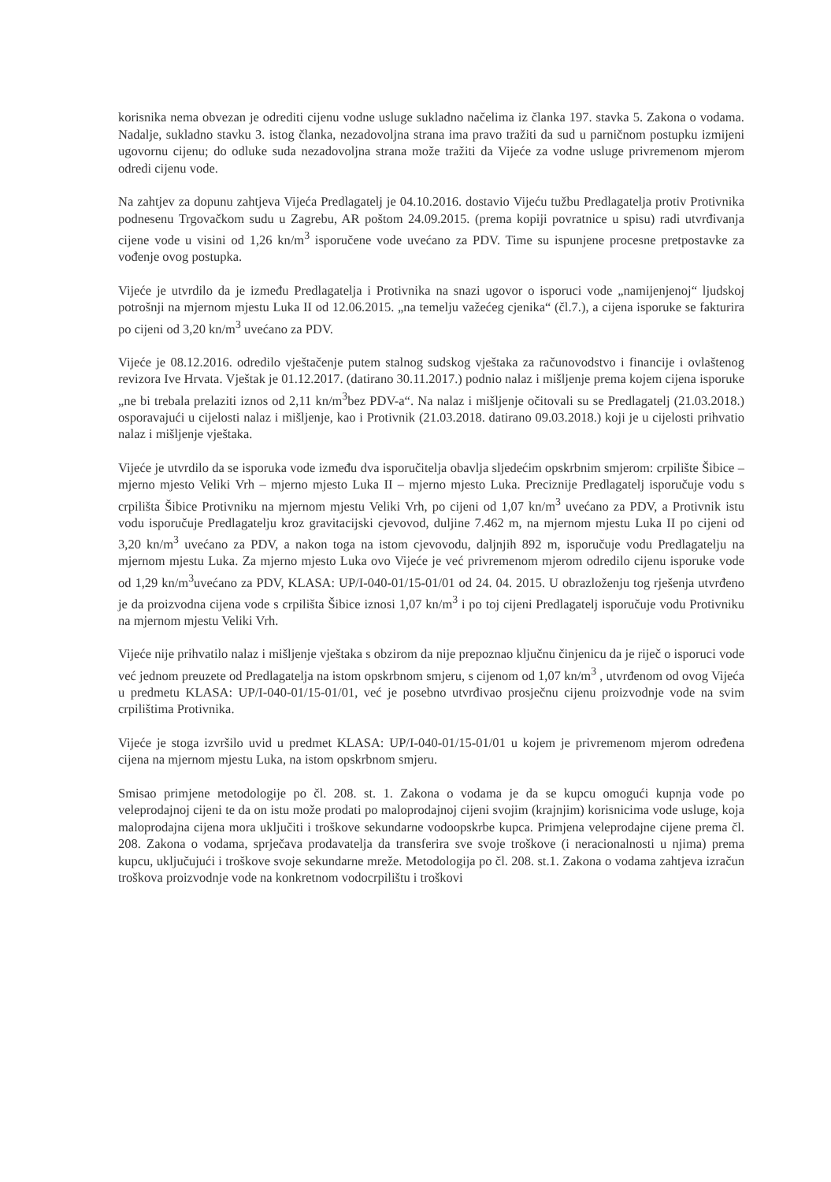korisnika nema obvezan je odrediti cijenu vodne usluge sukladno načelima iz članka 197. stavka 5. Zakona o vodama. Nadalje, sukladno stavku 3. istog članka, nezadovoljna strana ima pravo tražiti da sud u parničnom postupku izmijeni ugovornu cijenu; do odluke suda nezadovoljna strana može tražiti da Vijeće za vodne usluge privremenom mjerom odredi cijenu vode.
Na zahtjev za dopunu zahtjeva Vijeća Predlagatelj je 04.10.2016. dostavio Vijeću tužbu Predlagatelja protiv Protivnika podnesenu Trgovačkom sudu u Zagrebu, AR poštom 24.09.2015. (prema kopiji povratnice u spisu) radi utvrđivanja cijene vode u visini od 1,26 kn/m<sup>3</sup> isporučene vode uvećano za PDV. Time su ispunjene procesne pretpostavke za vođenje ovog postupka.
Vijeće je utvrdilo da je između Predlagatelja i Protivnika na snazi ugovor o isporuci vode „namijenjenoj“ ljudskoj potrošnji na mjernom mjestu Luka II od 12.06.2015. „na temelju važećeg cjenika“ (čl.7.), a cijena isporuke se fakturira po cijeni od 3,20 kn/m<sup>3</sup> uvećano za PDV.
Vijeće je 08.12.2016. odredilo vještačenje putem stalnog sudskog vještaka za računovodstvo i financije i ovlaštenog revizora Ive Hrvata. Vještak je 01.12.2017. (datirano 30.11.2017.) podnio nalaz i mišljenje prema kojem cijena isporuke „ne bi trebala prelaziti iznos od 2,11 kn/m<sup>3</sup>bez PDV-a“. Na nalaz i mišljenje očitovali su se Predlagatelj (21.03.2018.) osporavajući u cijelosti nalaz i mišljenje, kao i Protivnik (21.03.2018. datirano 09.03.2018.) koji je u cijelosti prihvatio nalaz i mišljenje vještaka.
Vijeće je utvrdilo da se isporuka vode između dva isporučitelja obavlja sljedećim opskrbnim smjerom: crpilište Šibice – mjerno mjesto Veliki Vrh – mjerno mjesto Luka II – mjerno mjesto Luka. Preciznije Predlagatelj isporučuje vodu s crpilišta Šibice Protivniku na mjernom mjestu Veliki Vrh, po cijeni od 1,07 kn/m<sup>3</sup> uvećano za PDV, a Protivnik istu vodu isporučuje Predlagatelju kroz gravitacijski cjevovod, duljine 7.462 m, na mjernom mjestu Luka II po cijeni od 3,20 kn/m<sup>3</sup> uvećano za PDV, a nakon toga na istom cjevovodu, daljnjih 892 m, isporučuje vodu Predlagatelju na mjernom mjestu Luka. Za mjerno mjesto Luka ovo Vijeće je već privremenom mjerom odredilo cijenu isporuke vode od 1,29 kn/m<sup>3</sup>uvećano za PDV, KLASA: UP/I-040-01/15-01/01 od 24. 04. 2015. U obrazloženju tog rješenja utvrđeno je da proizvodna cijena vode s crpilišta Šibice iznosi 1,07 kn/m<sup>3</sup> i po toj cijeni Predlagatelj isporučuje vodu Protivniku na mjernom mjestu Veliki Vrh.
Vijeće nije prihvatilo nalaz i mišljenje vještaka s obzirom da nije prepoznao ključnu činjenicu da je riječ o isporuci vode već jednom preuzete od Predlagatelja na istom opskrbnom smjeru, s cijenom od 1,07 kn/m<sup>3</sup> , utvrđenom od ovog Vijeća u predmetu KLASA: UP/I-040-01/15-01/01, već je posebno utvrđivao prosječnu cijenu proizvodnje vode na svim crpilištima Protivnika.
Vijeće je stoga izvršilo uvid u predmet KLASA: UP/I-040-01/15-01/01 u kojem je privremenom mjerom određena cijena na mjernom mjestu Luka, na istom opskrbnom smjeru.
Smisao primjene metodologije po čl. 208. st. 1. Zakona o vodama je da se kupcu omogući kupnja vode po veleprodajnoj cijeni te da on istu može prodati po maloprodajnoj cijeni svojim (krajnjim) korisnicima vode usluge, koja maloprodajna cijena mora uključiti i troškove sekundarne vodoopskrbe kupca. Primjena veleprodajne cijene prema čl. 208. Zakona o vodama, sprječava prodavatelja da transferira sve svoje troškove (i neracionalnosti u njima) prema kupcu, uključujući i troškove svoje sekundarne mreže. Metodologija po čl. 208. st.1. Zakona o vodama zahtjeva izračun troškova proizvodnje vode na konkretnom vodocrpilištu i troškovi